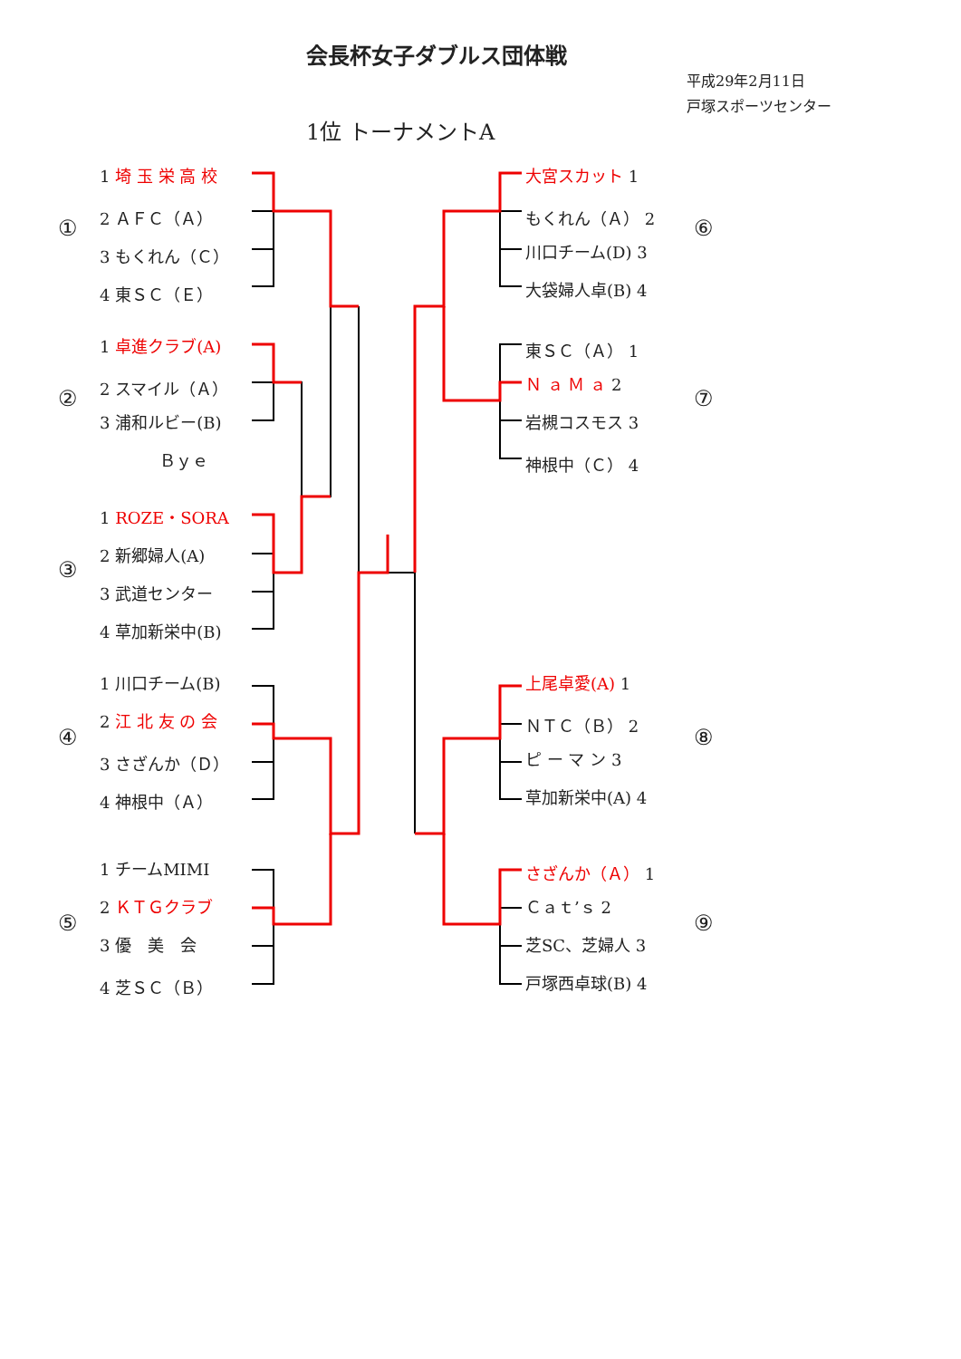会長杯女子ダブルス団体戦
平成29年2月11日
戸塚スポーツセンター
1位 トーナメントA
1 埼 玉 栄 高 校
2 ＡＦＣ（Ａ）
3 もくれん（Ｃ）
4 東ＳＣ（Ｅ）
①
1 卓進クラブ(A)
2 スマイル（Ａ）
3 浦和ルビー(B)
Ｂｙｅ
②
1 ROZE・SORA
2 新郷婦人(A)
3 武道センター
4 草加新栄中(B)
③
1 川口チーム(B)
2 江 北 友 の 会
3 さざんか（Ｄ）
4 神根中（Ａ）
④
1 チームMIMI
2 ＫＴＧクラブ
3 優　美　会
4 芝ＳＣ（Ｂ）
⑤
大宮スカット 1
もくれん（Ａ） 2
川口チーム(D) 3
大袋婦人卓(B) 4
⑥
東ＳＣ（Ａ） 1
Ｎ ａ Ｍ ａ 2
岩槻コスモス 3
神根中（Ｃ） 4
⑦
上尾卓愛(A) 1
ＮＴＣ（Ｂ） 2
ピ ー マ ン 3
草加新栄中(A) 4
⑧
さざんか（Ａ） 1
Ｃａｔ’ｓ 2
芝SC、芝婦人 3
戸塚西卓球(B) 4
⑨